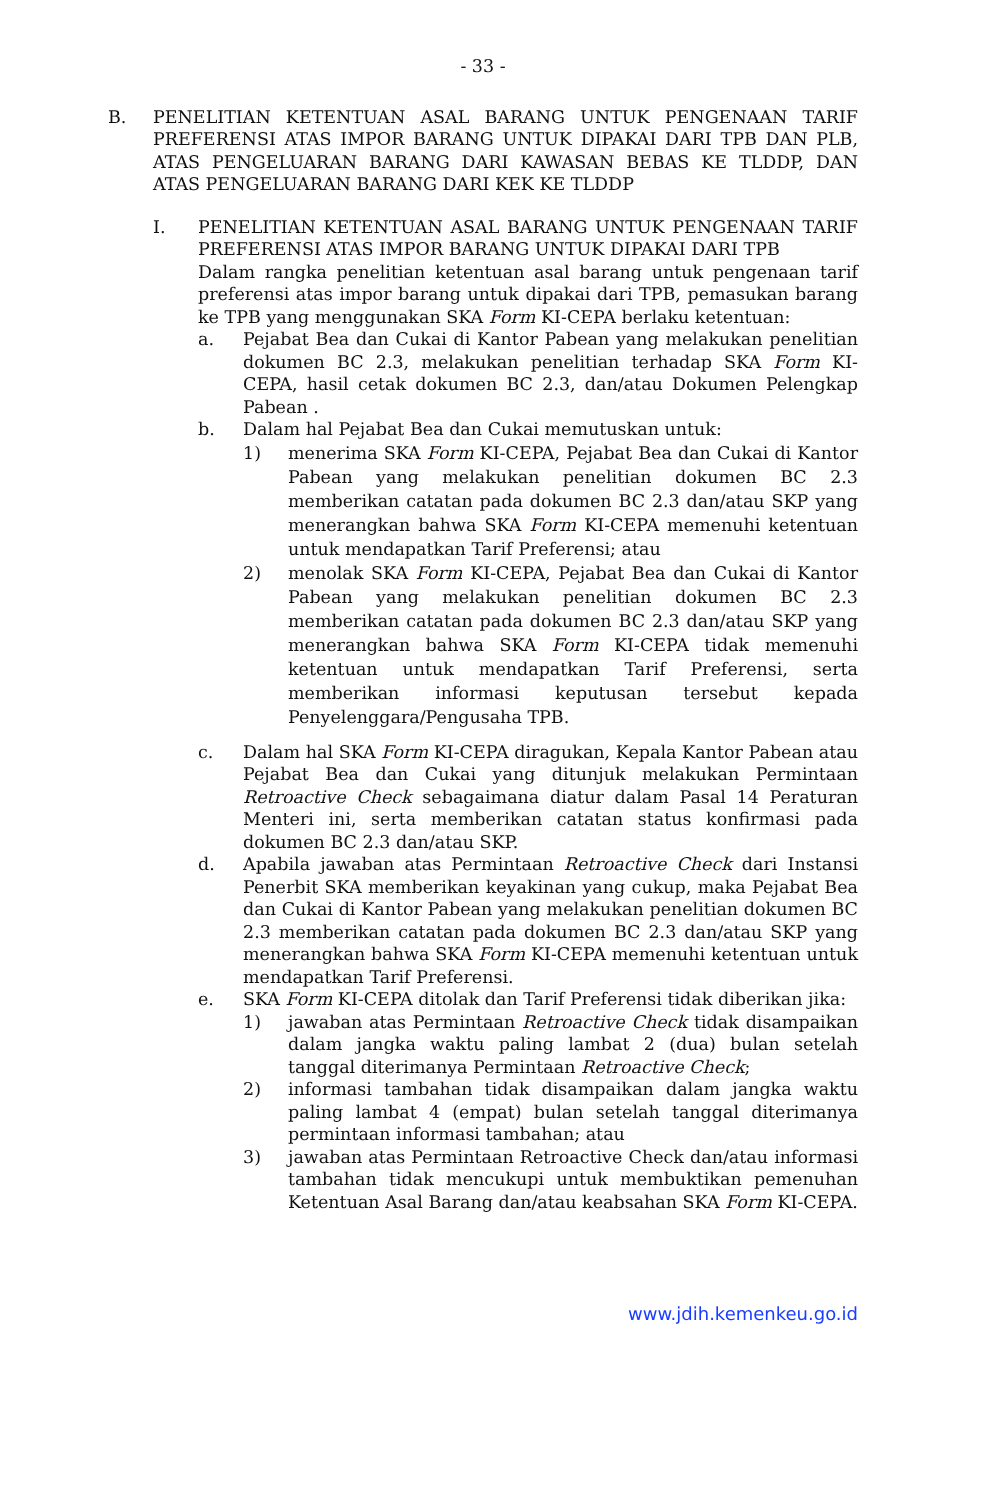- 33 -
B. PENELITIAN KETENTUAN ASAL BARANG UNTUK PENGENAAN TARIF PREFERENSI ATAS IMPOR BARANG UNTUK DIPAKAI DARI TPB DAN PLB, ATAS PENGELUARAN BARANG DARI KAWASAN BEBAS KE TLDDP, DAN ATAS PENGELUARAN BARANG DARI KEK KE TLDDP
I. PENELITIAN KETENTUAN ASAL BARANG UNTUK PENGENAAN TARIF PREFERENSI ATAS IMPOR BARANG UNTUK DIPAKAI DARI TPB
Dalam rangka penelitian ketentuan asal barang untuk pengenaan tarif preferensi atas impor barang untuk dipakai dari TPB, pemasukan barang ke TPB yang menggunakan SKA Form KI-CEPA berlaku ketentuan:
a. Pejabat Bea dan Cukai di Kantor Pabean yang melakukan penelitian dokumen BC 2.3, melakukan penelitian terhadap SKA Form KI-CEPA, hasil cetak dokumen BC 2.3, dan/atau Dokumen Pelengkap Pabean .
b. Dalam hal Pejabat Bea dan Cukai memutuskan untuk:
1) menerima SKA Form KI-CEPA, Pejabat Bea dan Cukai di Kantor Pabean yang melakukan penelitian dokumen BC 2.3 memberikan catatan pada dokumen BC 2.3 dan/atau SKP yang menerangkan bahwa SKA Form KI-CEPA memenuhi ketentuan untuk mendapatkan Tarif Preferensi; atau
2) menolak SKA Form KI-CEPA, Pejabat Bea dan Cukai di Kantor Pabean yang melakukan penelitian dokumen BC 2.3 memberikan catatan pada dokumen BC 2.3 dan/atau SKP yang menerangkan bahwa SKA Form KI-CEPA tidak memenuhi ketentuan untuk mendapatkan Tarif Preferensi, serta memberikan informasi keputusan tersebut kepada Penyelenggara/Pengusaha TPB.
c. Dalam hal SKA Form KI-CEPA diragukan, Kepala Kantor Pabean atau Pejabat Bea dan Cukai yang ditunjuk melakukan Permintaan Retroactive Check sebagaimana diatur dalam Pasal 14 Peraturan Menteri ini, serta memberikan catatan status konfirmasi pada dokumen BC 2.3 dan/atau SKP.
d. Apabila jawaban atas Permintaan Retroactive Check dari Instansi Penerbit SKA memberikan keyakinan yang cukup, maka Pejabat Bea dan Cukai di Kantor Pabean yang melakukan penelitian dokumen BC 2.3 memberikan catatan pada dokumen BC 2.3 dan/atau SKP yang menerangkan bahwa SKA Form KI-CEPA memenuhi ketentuan untuk mendapatkan Tarif Preferensi.
e. SKA Form KI-CEPA ditolak dan Tarif Preferensi tidak diberikan jika:
1) jawaban atas Permintaan Retroactive Check tidak disampaikan dalam jangka waktu paling lambat 2 (dua) bulan setelah tanggal diterimanya Permintaan Retroactive Check;
2) informasi tambahan tidak disampaikan dalam jangka waktu paling lambat 4 (empat) bulan setelah tanggal diterimanya permintaan informasi tambahan; atau
3) jawaban atas Permintaan Retroactive Check dan/atau informasi tambahan tidak mencukupi untuk membuktikan pemenuhan Ketentuan Asal Barang dan/atau keabsahan SKA Form KI-CEPA.
www.jdih.kemenkeu.go.id